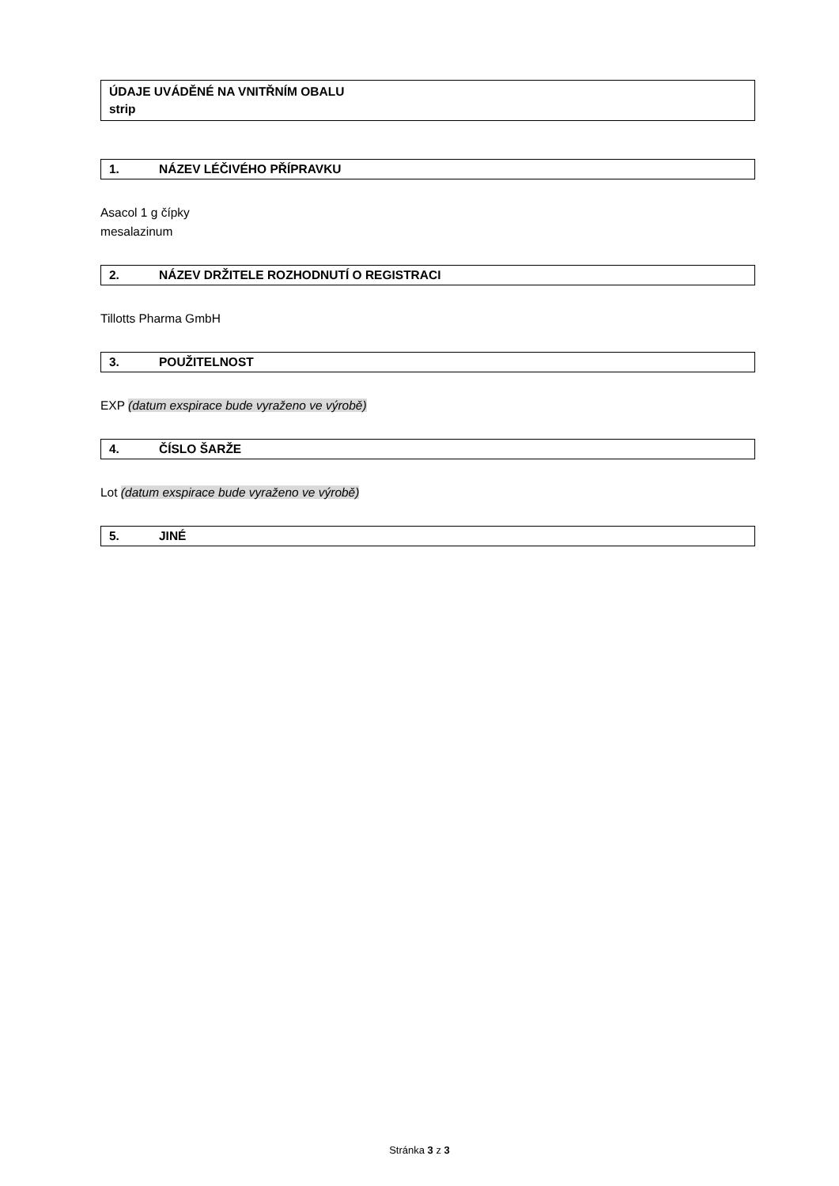ÚDAJE UVÁDĚNÉ NA VNITŘNÍM OBALU
strip
1. NÁZEV LÉČIVÉHO PŘÍPRAVKU
Asacol 1 g čípky
mesalazinum
2. NÁZEV DRŽITELE ROZHODNUTÍ O REGISTRACI
Tillotts Pharma GmbH
3. POUŽITELNOST
EXP (datum exspirace bude vyraženo ve výrobě)
4. ČÍSLO ŠARŽE
Lot (datum exspirace bude vyraženo ve výrobě)
5. JINÉ
Stránka 3 z 3